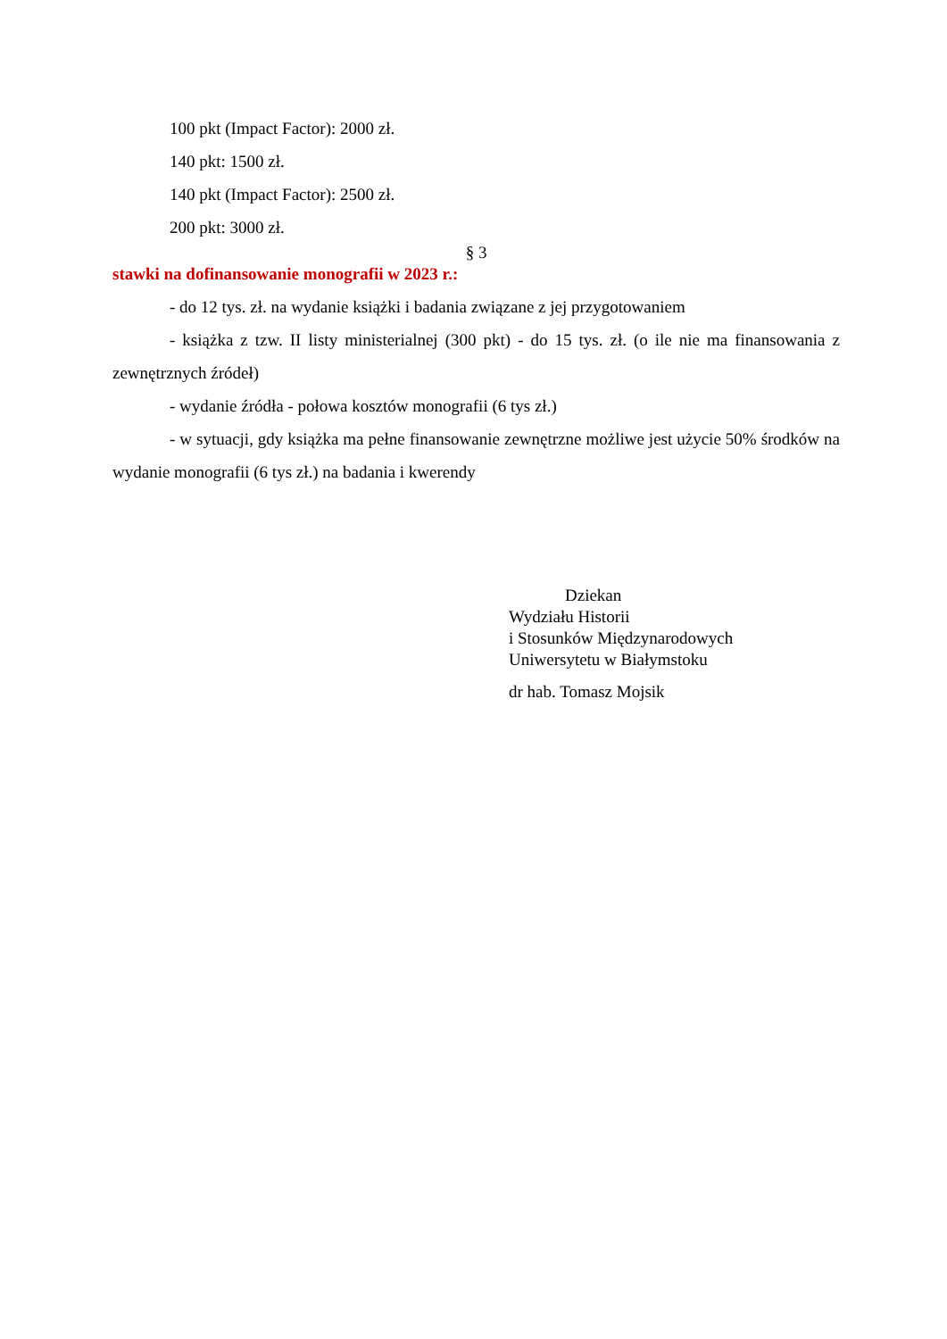100 pkt (Impact Factor): 2000 zł.
140 pkt: 1500 zł.
140 pkt (Impact Factor): 2500 zł.
200 pkt: 3000 zł.
§ 3
stawki na dofinansowanie monografii w 2023 r.:
- do 12 tys. zł. na wydanie książki i badania związane z jej przygotowaniem
- książka z tzw. II listy ministerialnej (300 pkt) - do 15 tys. zł. (o ile nie ma finansowania z zewnętrznych źródeł)
- wydanie źródła - połowa kosztów monografii (6 tys zł.)
- w sytuacji, gdy książka ma pełne finansowanie zewnętrzne możliwe jest użycie 50% środków na wydanie monografii (6 tys zł.) na badania i kwerendy
Dziekan
Wydziału Historii
i Stosunków Międzynarodowych
Uniwersytetu w Białymstoku
dr hab. Tomasz Mojsik